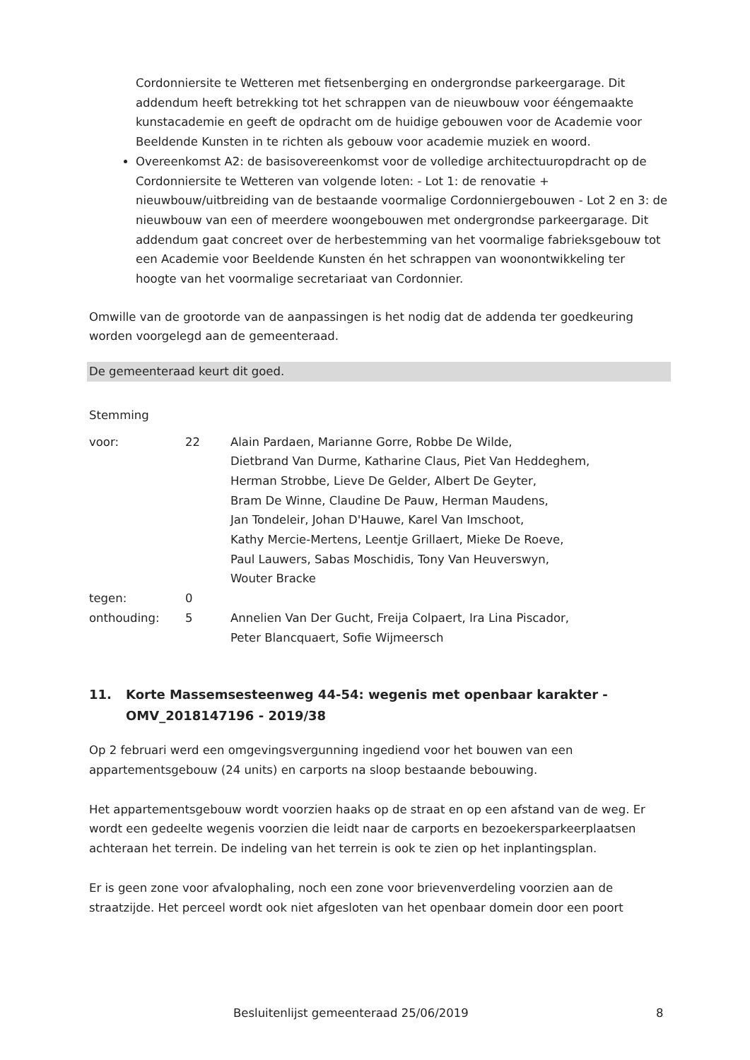Cordonniersite te Wetteren met fietsenberging en ondergrondse parkeergarage. Dit addendum heeft betrekking tot het schrappen van de nieuwbouw voor ééngemaakte kunstacademie en geeft de opdracht om de huidige gebouwen voor de Academie voor Beeldende Kunsten in te richten als gebouw voor academie muziek en woord.
Overeenkomst A2: de basisovereenkomst voor de volledige architectuuropdracht op de Cordonniersite te Wetteren van volgende loten: - Lot 1: de renovatie + nieuwbouw/uitbreiding van de bestaande voormalige Cordonniergebouwen - Lot 2 en 3: de nieuwbouw van een of meerdere woongebouwen met ondergrondse parkeergarage. Dit addendum gaat concreet over de herbestemming van het voormalige fabrieksgebouw tot een Academie voor Beeldende Kunsten én het schrappen van woonontwikkeling ter hoogte van het voormalige secretariaat van Cordonnier.
Omwille van de grootorde van de aanpassingen is het nodig dat de addenda ter goedkeuring worden voorgelegd aan de gemeenteraad.
De gemeenteraad keurt dit goed.
Stemming
| voor: | 22 | Alain Pardaen, Marianne Gorre, Robbe De Wilde, Dietbrand Van Durme, Katharine Claus, Piet Van Heddeghem, Herman Strobbe, Lieve De Gelder, Albert De Geyter, Bram De Winne, Claudine De Pauw, Herman Maudens, Jan Tondeleir, Johan D'Hauwe, Karel Van Imschoot, Kathy Mercie-Mertens, Leentje Grillaert, Mieke De Roeve, Paul Lauwers, Sabas Moschidis, Tony Van Heuverswyn, Wouter Bracke |
| tegen: | 0 | |
| onthouding: | 5 | Annelien Van Der Gucht, Freija Colpaert, Ira Lina Piscador, Peter Blancquaert, Sofie Wijmeersch |
11. Korte Massemsesteenweg 44-54: wegenis met openbaar karakter - OMV_2018147196 - 2019/38
Op 2 februari werd een omgevingsvergunning ingediend voor het bouwen van een appartementsgebouw (24 units) en carports na sloop bestaande bebouwing.
Het appartementsgebouw wordt voorzien haaks op de straat en op een afstand van de weg. Er wordt een gedeelte wegenis voorzien die leidt naar de carports en bezoekersparkeerplaatsen achteraan het terrein. De indeling van het terrein is ook te zien op het inplantingsplan.
Er is geen zone voor afvalophaling, noch een zone voor brievenverdeling voorzien aan de straatzijde. Het perceel wordt ook niet afgesloten van het openbaar domein door een poort
Besluitenlijst gemeenteraad 25/06/2019 8